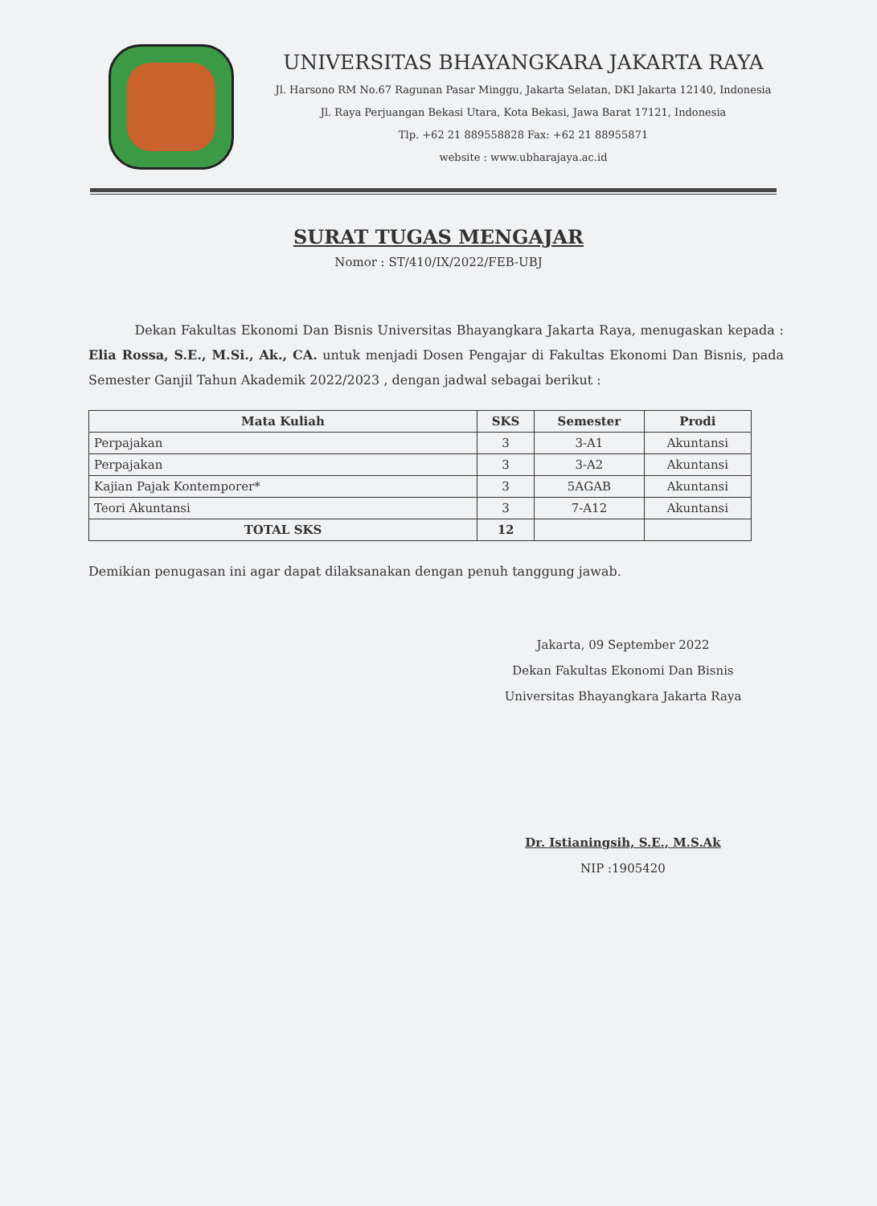UNIVERSITAS BHAYANGKARA JAKARTA RAYA
Jl. Harsono RM No.67 Ragunan Pasar Minggu, Jakarta Selatan, DKI Jakarta 12140, Indonesia
Jl. Raya Perjuangan Bekasi Utara, Kota Bekasi, Jawa Barat 17121, Indonesia
Tlp. +62 21 889558828 Fax: +62 21 88955871
website : www.ubharajaya.ac.id
SURAT TUGAS MENGAJAR
Nomor : ST/410/IX/2022/FEB-UBJ
Dekan Fakultas Ekonomi Dan Bisnis Universitas Bhayangkara Jakarta Raya, menugaskan kepada : Elia Rossa, S.E., M.Si., Ak., CA. untuk menjadi Dosen Pengajar di Fakultas Ekonomi Dan Bisnis, pada Semester Ganjil Tahun Akademik 2022/2023 , dengan jadwal sebagai berikut :
| Mata Kuliah | SKS | Semester | Prodi |
| --- | --- | --- | --- |
| Perpajakan | 3 | 3-A1 | Akuntansi |
| Perpajakan | 3 | 3-A2 | Akuntansi |
| Kajian Pajak Kontemporer* | 3 | 5AGAB | Akuntansi |
| Teori Akuntansi | 3 | 7-A12 | Akuntansi |
| TOTAL SKS | 12 | | |
Demikian penugasan ini agar dapat dilaksanakan dengan penuh tanggung jawab.
Jakarta, 09 September 2022
Dekan Fakultas Ekonomi Dan Bisnis
Universitas Bhayangkara Jakarta Raya
Dr. Istianingsih, S.E., M.S.Ak
NIP :1905420